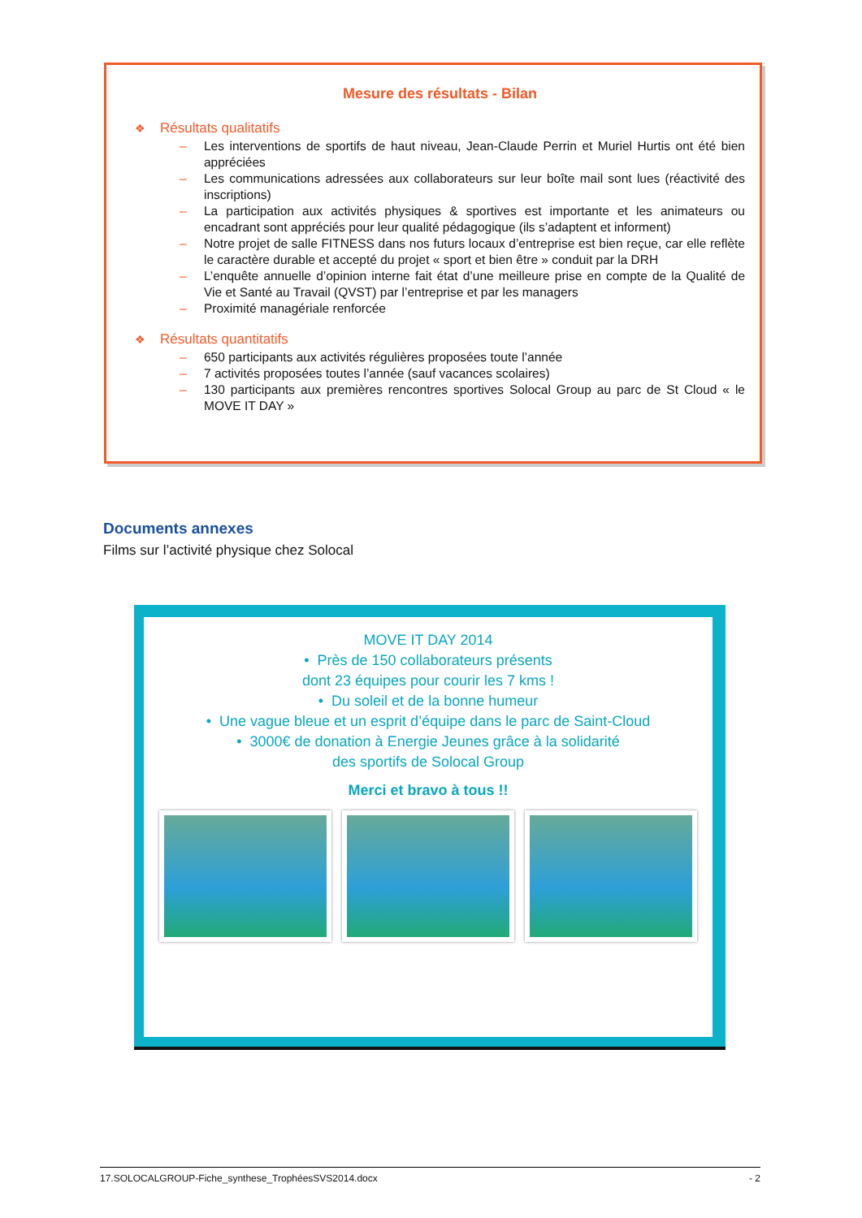Mesure des résultats - Bilan
❖ Résultats qualitatifs
– Les interventions de sportifs de haut niveau, Jean-Claude Perrin et Muriel Hurtis ont été bien appréciées
– Les communications adressées aux collaborateurs sur leur boîte mail sont lues (réactivité des inscriptions)
– La participation aux activités physiques & sportives est importante et les animateurs ou encadrant sont appréciés pour leur qualité pédagogique (ils s’adaptent et informent)
– Notre projet de salle FITNESS dans nos futurs locaux d’entreprise est bien reçue, car elle reflète le caractère durable et accepté du projet « sport et bien être » conduit par la DRH
– L’enquête annuelle d’opinion interne fait état d’une meilleure prise en compte de la Qualité de Vie et Santé au Travail (QVST) par l’entreprise et par les managers
– Proximité managériale renforcée
❖ Résultats quantitatifs
– 650 participants aux activités régulières proposées toute l’année
– 7 activités proposées toutes l’année (sauf vacances scolaires)
– 130 participants aux premières rencontres sportives Solocal Group au parc de St Cloud « le MOVE IT DAY »
Documents annexes
Films sur l’activité physique chez Solocal
MOVE IT DAY 2014
• Près de 150 collaborateurs présents
dont 23 équipes pour courir les 7 kms !
• Du soleil et de la bonne humeur
• Une vague bleue et un esprit d’équipe dans le parc de Saint-Cloud
• 3000€ de donation à Energie Jeunes grâce à la solidarité
des sportifs de Solocal Group
Merci et bravo à tous !!
17.SOLOCALGROUP-Fiche_synthese_TrophéesSVS2014.docx - 2